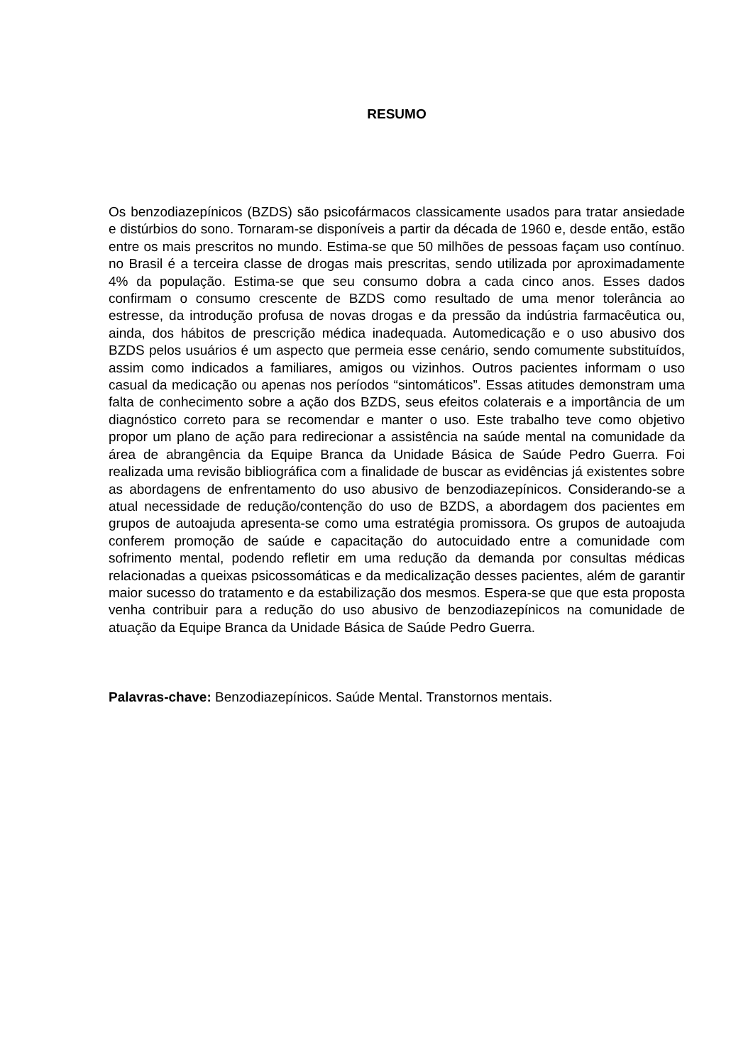RESUMO
Os benzodiazepínicos (BZDS) são psicofármacos classicamente usados para tratar ansiedade e distúrbios do sono. Tornaram-se disponíveis a partir da década de 1960 e, desde então, estão entre os mais prescritos no mundo. Estima-se que 50 milhões de pessoas façam uso contínuo. no Brasil é a terceira classe de drogas mais prescritas, sendo utilizada por aproximadamente 4% da população. Estima-se que seu consumo dobra a cada cinco anos. Esses dados confirmam o consumo crescente de BZDS como resultado de uma menor tolerância ao estresse, da introdução profusa de novas drogas e da pressão da indústria farmacêutica ou, ainda, dos hábitos de prescrição médica inadequada. Automedicação e o uso abusivo dos BZDS pelos usuários é um aspecto que permeia esse cenário, sendo comumente substituídos, assim como indicados a familiares, amigos ou vizinhos. Outros pacientes informam o uso casual da medicação ou apenas nos períodos “sintomáticos”. Essas atitudes demonstram uma falta de conhecimento sobre a ação dos BZDS, seus efeitos colaterais e a importância de um diagnóstico correto para se recomendar e manter o uso. Este trabalho teve como objetivo propor um plano de ação para redirecionar a assistência na saúde mental na comunidade da área de abrangência da Equipe Branca da Unidade Básica de Saúde Pedro Guerra. Foi realizada uma revisão bibliográfica com a finalidade de buscar as evidências já existentes sobre as abordagens de enfrentamento do uso abusivo de benzodiazepínicos. Considerando-se a atual necessidade de redução/contenção do uso de BZDS, a abordagem dos pacientes em grupos de autoajuda apresenta-se como uma estratégia promissora. Os grupos de autoajuda conferem promoção de saúde e capacitação do autocuidado entre a comunidade com sofrimento mental, podendo refletir em uma redução da demanda por consultas médicas relacionadas a queixas psicossomáticas e da medicalização desses pacientes, além de garantir maior sucesso do tratamento e da estabilização dos mesmos. Espera-se que que esta proposta venha contribuir para a redução do uso abusivo de benzodiazepínicos na comunidade de atuação da Equipe Branca da Unidade Básica de Saúde Pedro Guerra.
Palavras-chave: Benzodiazepínicos. Saúde Mental. Transtornos mentais.